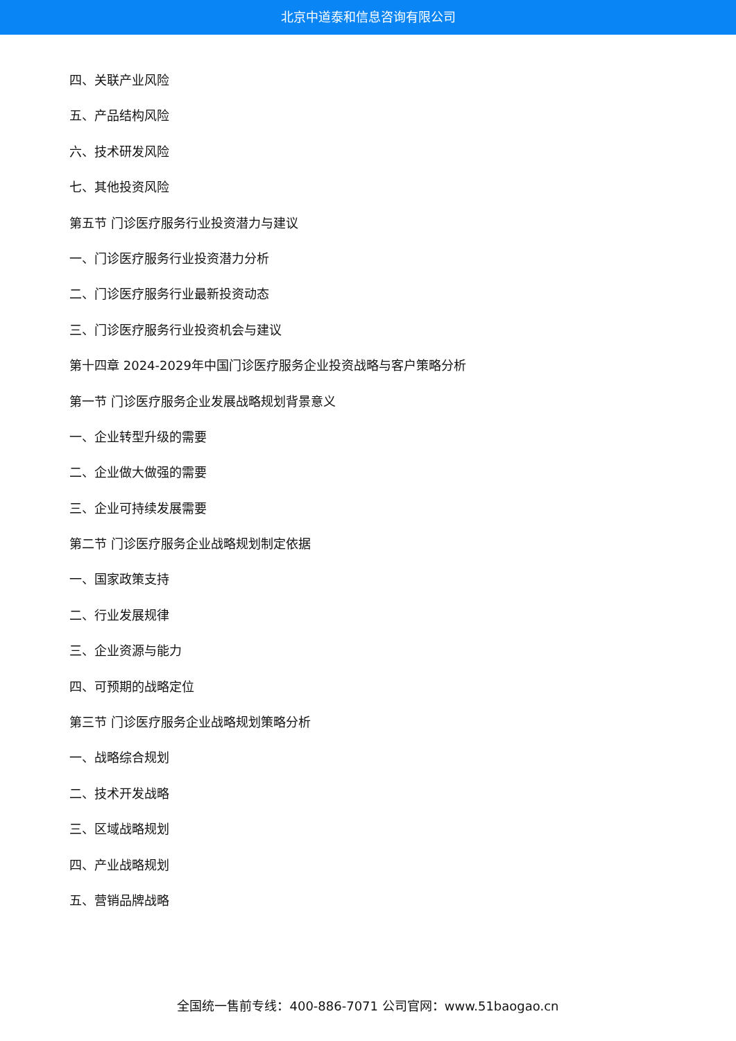北京中道泰和信息咨询有限公司
四、关联产业风险
五、产品结构风险
六、技术研发风险
七、其他投资风险
第五节 门诊医疗服务行业投资潜力与建议
一、门诊医疗服务行业投资潜力分析
二、门诊医疗服务行业最新投资动态
三、门诊医疗服务行业投资机会与建议
第十四章 2024-2029年中国门诊医疗服务企业投资战略与客户策略分析
第一节 门诊医疗服务企业发展战略规划背景意义
一、企业转型升级的需要
二、企业做大做强的需要
三、企业可持续发展需要
第二节 门诊医疗服务企业战略规划制定依据
一、国家政策支持
二、行业发展规律
三、企业资源与能力
四、可预期的战略定位
第三节 门诊医疗服务企业战略规划策略分析
一、战略综合规划
二、技术开发战略
三、区域战略规划
四、产业战略规划
五、营销品牌战略
全国统一售前专线：400-886-7071 公司官网：www.51baogao.cn